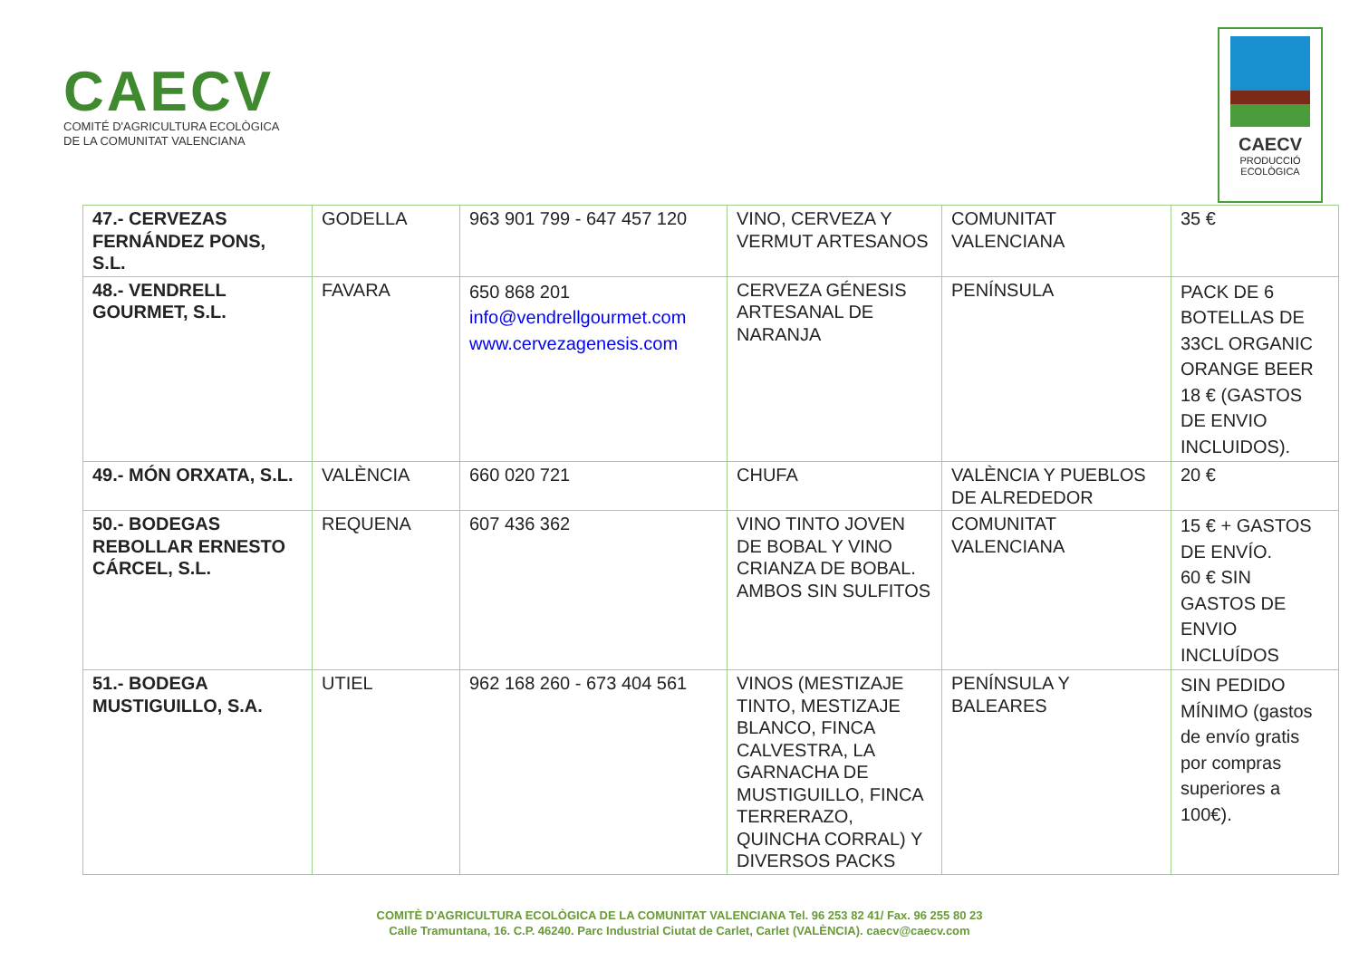CAECV
COMITÉ D'AGRICULTURA ECOLÒGICA
DE LA COMUNITAT VALENCIANA
CAECV
PRODUCCIÓ
ECOLÒGICA
| 47.- CERVEZAS FERNÁNDEZ PONS, S.L. | GODELLA | 963 901 799 - 647 457 120 | VINO, CERVEZA Y VERMUT ARTESANOS | COMUNITAT VALENCIANA | 35 € |
| 48.- VENDRELL GOURMET, S.L. | FAVARA | 650 868 201 info@vendrellgourmet.com www.cervezagenesis.com | CERVEZA GÉNESIS ARTESANAL DE NARANJA | PENÍNSULA | PACK DE 6 BOTELLAS DE 33CL ORGANIC ORANGE BEER 18 € (GASTOS DE ENVIO INCLUIDOS). |
| 49.- MÓN ORXATA, S.L. | VALÈNCIA | 660 020 721 | CHUFA | VALÈNCIA Y PUEBLOS DE ALREDEDOR | 20 € |
| 50.- BODEGAS REBOLLAR ERNESTO CÁRCEL, S.L. | REQUENA | 607 436 362 | VINO TINTO JOVEN DE BOBAL Y VINO CRIANZA DE BOBAL. AMBOS SIN SULFITOS | COMUNITAT VALENCIANA | 15 € + GASTOS DE ENVÍO. 60 € SIN GASTOS DE ENVIO INCLUÍDOS |
| 51.- BODEGA MUSTIGUILLO, S.A. | UTIEL | 962 168 260 - 673 404 561 | VINOS (MESTIZAJE TINTO, MESTIZAJE BLANCO, FINCA CALVESTRA, LA GARNACHA DE MUSTIGUILLO, FINCA TERRERAZO, QUINCHA CORRAL) Y DIVERSOS PACKS | PENÍNSULA Y BALEARES | SIN PEDIDO MÍNIMO (gastos de envío gratis por compras superiores a 100€). |
COMITÈ D'AGRICULTURA ECOLÒGICA DE LA COMUNITAT VALENCIANA Tel. 96 253 82 41/ Fax. 96 255 80 23
Calle Tramuntana, 16. C.P. 46240. Parc Industrial Ciutat de Carlet, Carlet (VALÈNCIA). caecv@caecv.com